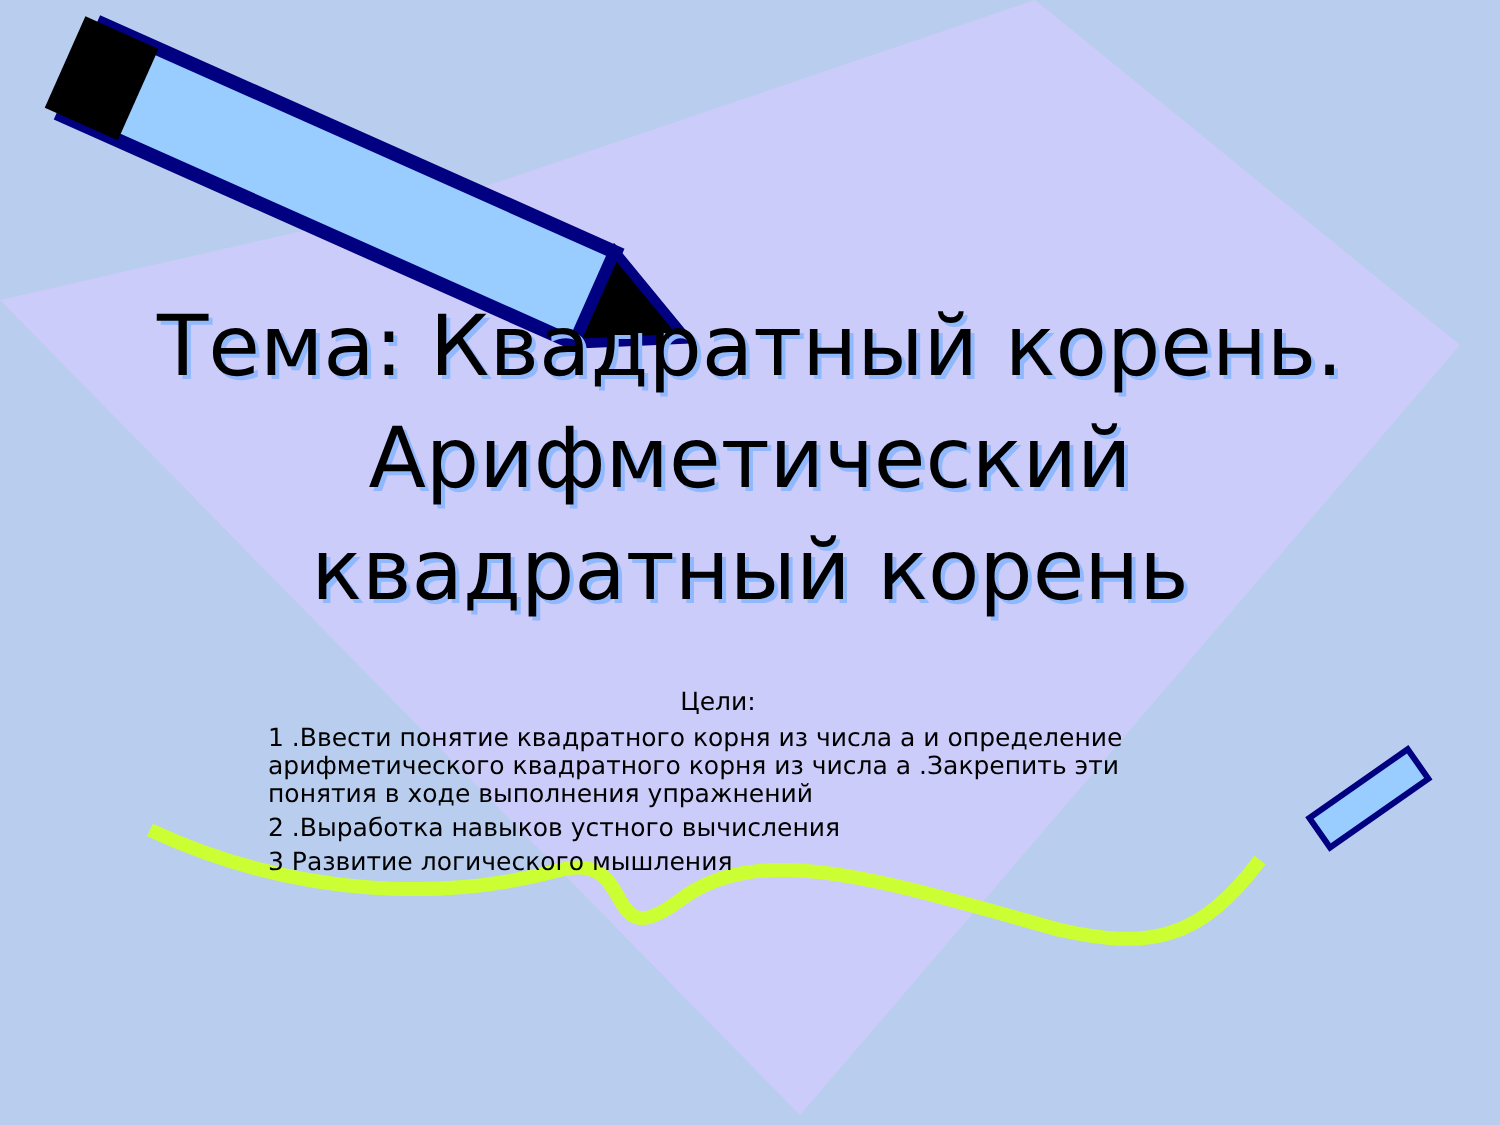Тема: Квадратный корень.
Арифметический
квадратный корень
Цели:
1 .Ввести понятие квадратного корня из числа а и определение арифметического квадратного корня из числа а .Закрепить эти понятия в ходе выполнения упражнений
2 .Выработка навыков устного вычисления
3 Развитие логического мышления